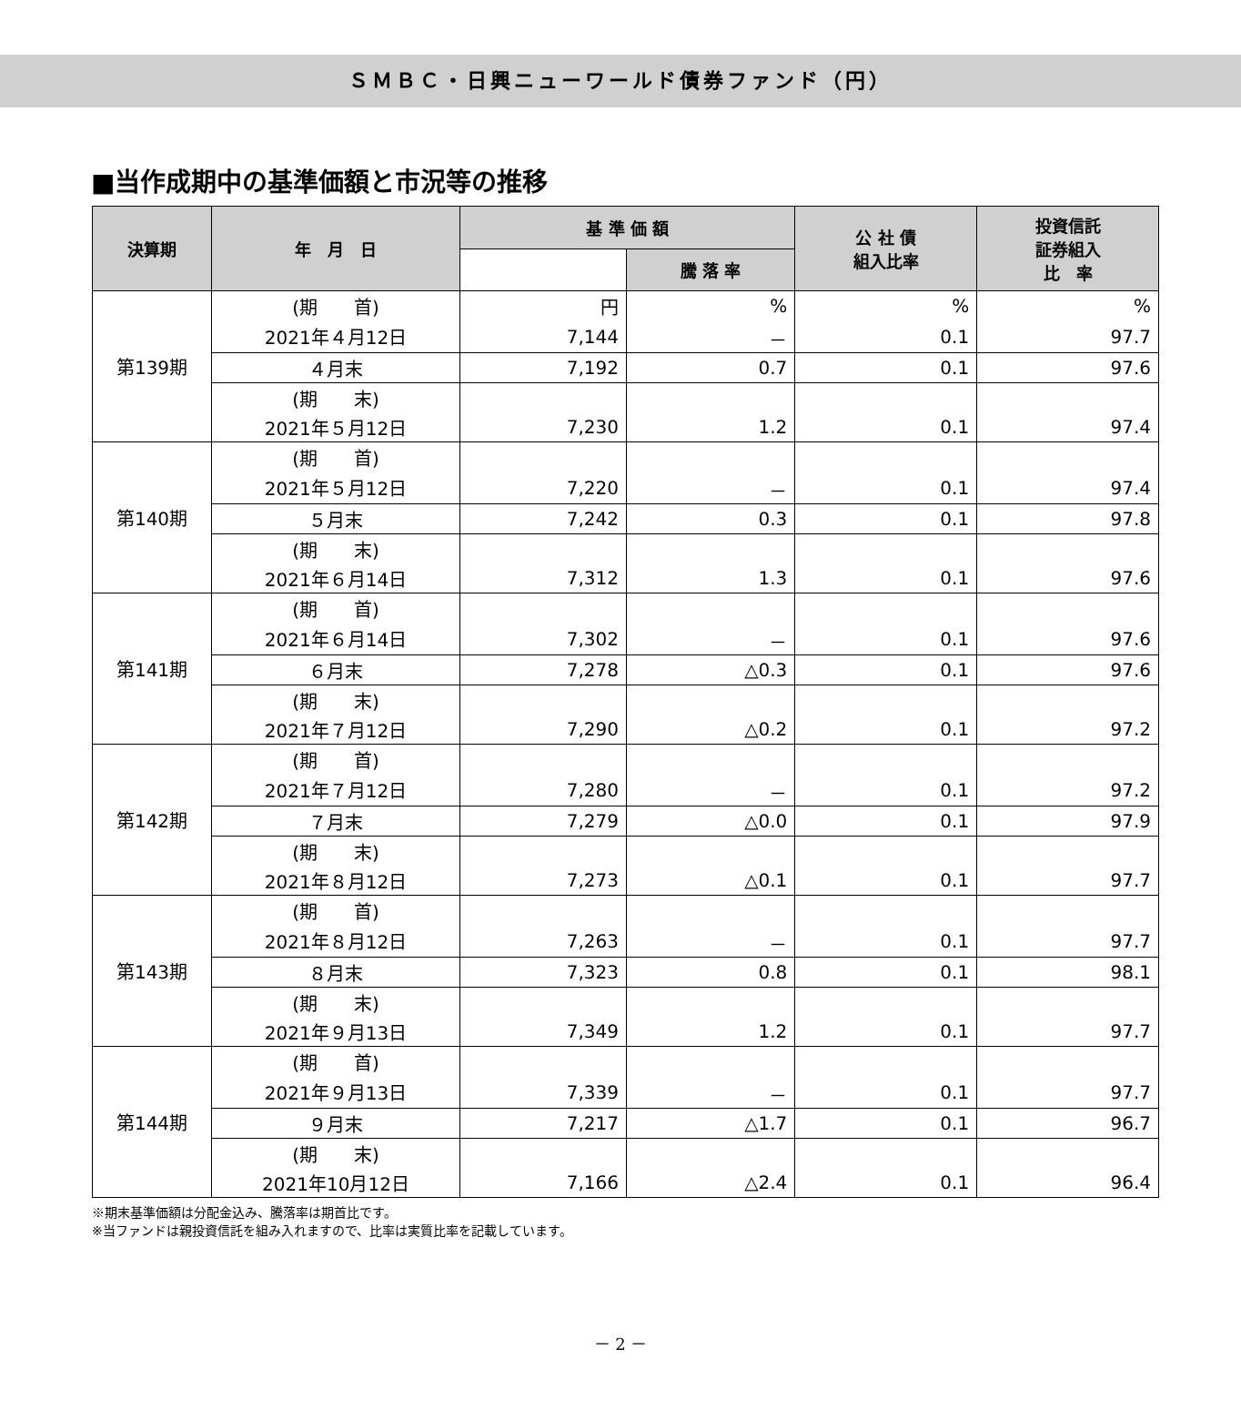ＳＭＢＣ・日興ニューワールド債券ファンド（円）
■当作成期中の基準価額と市況等の推移
| 決算期 | 年 月 日 | 基 準 価 額 | | 公 社 債 組入比率 | 投資信託 証券組入 比 率 |
| --- | --- | --- | --- | --- | --- |
| | | | 騰 落 率 | | |
| 第139期 | (期 首) | 円 | % | % | % |
| | 2021年４月12日 | 7,144 | － | 0.1 | 97.7 |
| | ４月末 | 7,192 | 0.7 | 0.1 | 97.6 |
| | (期 末) | | | | |
| | 2021年５月12日 | 7,230 | 1.2 | 0.1 | 97.4 |
| 第140期 | (期 首) | | | | |
| | 2021年５月12日 | 7,220 | － | 0.1 | 97.4 |
| | ５月末 | 7,242 | 0.3 | 0.1 | 97.8 |
| | (期 末) | | | | |
| | 2021年６月14日 | 7,312 | 1.3 | 0.1 | 97.6 |
| 第141期 | (期 首) | | | | |
| | 2021年６月14日 | 7,302 | － | 0.1 | 97.6 |
| | ６月末 | 7,278 | △0.3 | 0.1 | 97.6 |
| | (期 末) | | | | |
| | 2021年７月12日 | 7,290 | △0.2 | 0.1 | 97.2 |
| 第142期 | (期 首) | | | | |
| | 2021年７月12日 | 7,280 | － | 0.1 | 97.2 |
| | ７月末 | 7,279 | △0.0 | 0.1 | 97.9 |
| | (期 末) | | | | |
| | 2021年８月12日 | 7,273 | △0.1 | 0.1 | 97.7 |
| 第143期 | (期 首) | | | | |
| | 2021年８月12日 | 7,263 | － | 0.1 | 97.7 |
| | ８月末 | 7,323 | 0.8 | 0.1 | 98.1 |
| | (期 末) | | | | |
| | 2021年９月13日 | 7,349 | 1.2 | 0.1 | 97.7 |
| 第144期 | (期 首) | | | | |
| | 2021年９月13日 | 7,339 | － | 0.1 | 97.7 |
| | ９月末 | 7,217 | △1.7 | 0.1 | 96.7 |
| | (期 末) | | | | |
| | 2021年10月12日 | 7,166 | △2.4 | 0.1 | 96.4 |
※期末基準価額は分配金込み、騰落率は期首比です。
※当ファンドは親投資信託を組み入れますので、比率は実質比率を記載しています。
－ 2 －